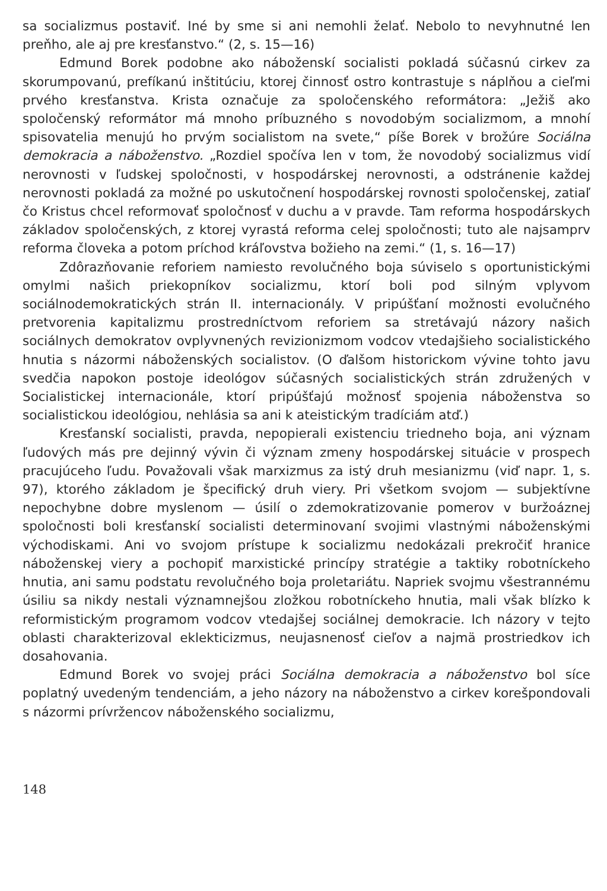sa socializmus postaviť. Iné by sme si ani nemohli želať. Nebolo to nevyhnutné len preňho, ale aj pre kresťanstvo.“ (2, s. 15—16)
Edmund Borek podobne ako nábožensk­í socialisti pokladá súčasnú cirkev za skorumpovanú, prefíkanú inštitúciu, ktorej činnosť ostro kontrastuje s náplňou a cieľmi prvého kresťanstva. Krista označuje za spoločenského reformátora: „Ježiš ako spoločenský reformátor má mnoho príbuzného s novodobým socializmom, a mnohí spisovatelia menujú ho prvým socialistom na svete,“ píše Borek v brožúre Sociálna demokracia a náboženstvo. „Rozdiel spočíva len v tom, že novodobý socializmus vidí nerovnosti v ľudskej spoločnosti, v hospodárskej nerovnosti, a odstránenie každej nerovnosti pokladá za možné po uskutočnení hospodárskej rovnosti spoločenskej, zatiaľ čo Kristus chcel reformovať spoločnosť v duchu a v pravde. Tam reforma hospodárskych základov spoločenských, z ktorej vyrastá reforma celej spoločnosti; tuto ale najsamprv reforma človeka a potom príchod kráľovstva božieho na zemi.“ (1, s. 16—17)
Zdôrazňovanie reforiem namiesto revolučného boja súviselo s oportunistickými omylmi našich priekopníkov socializmu, ktorí boli pod silným vplyvom sociálnodemokratických strán II. internacionály. V pripúšťaní možnosti evolučného pretvorenia kapitalizmu prostredníctvom reforiem sa stretávajú názory našich sociálnych demokratov ovplyvnených revizionizmom vodcov vtedajšieho socialistického hnutia s názormi náboženských socialistov. (O ďalšom historickom vývine tohto javu svedčia napokon postoje ideológov súčasných socialistických strán združených v Socialistickej internacionále, ktorí pripúšťajú možnosť spojenia náboženstva so socialistickou ideológiou, nehlásia sa ani k ateistickým tradíciám atď.)
Kresťanskí socialisti, pravda, nepopierali existenciu triedneho boja, ani význam ľudových más pre dejinný vývin či význam zmeny hospodárskej situácie v prospech pracujúceho ľudu. Považovali však marxizmus za istý druh mesianizmu (viď napr. 1, s. 97), ktorého základom je špecifický druh viery. Pri všetkom svojom — subjektívne nepochybne dobre myslenom — úsilí o zdemokratizovanie pomerov v buržoáznej spoločnosti boli kresťanskí socialisti determinovaní svojimi vlastnými náboženskými východiskami. Ani vo svojom prístupe k socializmu nedokázali prekročiť hranice náboženskej viery a pochopiť marxistické princípy stratégie a taktiky robotníckeho hnutia, ani samu podstatu revolučného boja proletariátu. Napriek svojmu všestrannému úsiliu sa nikdy nestali významnejšou zložkou robotníckeho hnutia, mali však blízko k reformistickým programom vodcov vtedajšej sociálnej demokracie. Ich názory v tejto oblasti charakterizoval eklekticizmus, neujasnenosť cieľov a najmä prostriedkov ich dosahovania.
Edmund Borek vo svojej práci Sociálna demokracia a náboženstvo bol síce poplatný uvedeným tendenciám, a jeho názory na náboženstvo a cirkev korešpondovali s názormi prívržencov náboženského socializmu,
148